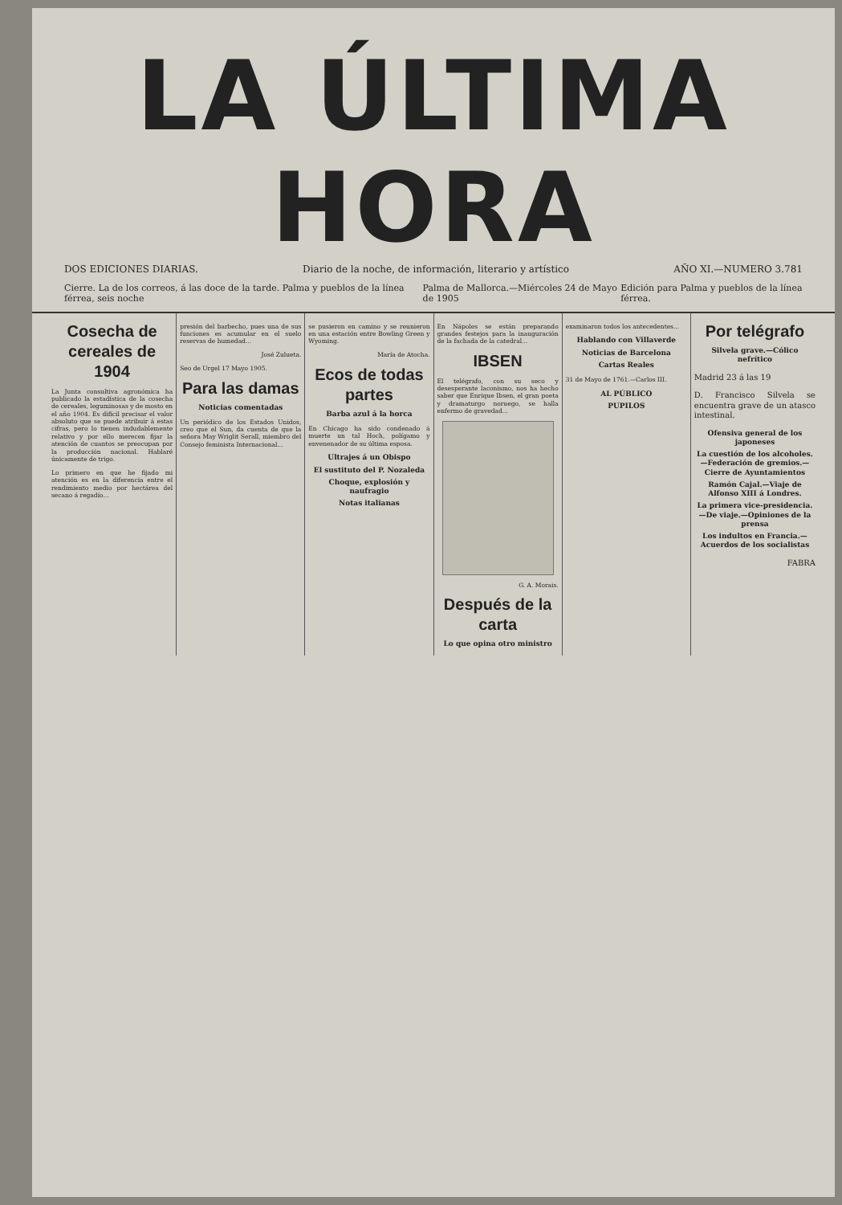LA ÚLTIMA HORA
DOS EDICIONES DIARIAS. Diario de la noche, de información, literario y artístico AÑO XI.—NUMERO 3.781
Cierre. La de los correos, á las doce de la tarde. Palma y pueblos de la línea férrea, seis noche Palma de Mallorca.—Miércoles 24 de Mayo de 1905 Edición para Palma y pueblos de la línea férrea.
Cosecha de cereales de 1904
La Junta consultiva agronómica ha publicado la estadística de la cosecha de cereales, leguminosas y de mosto en el año 1904. Es difícil precisar el valor absoluto que se puede atribuir á estas cifras, pero lo tienen indudablemente relativo y por ello merecen fijar la atención de cuantos se preocupan por la producción nacional. Hablaré únicamente de trigo.
Lo primero en que he fijado mi atención es en la diferencia entre el rendimiento medio por hectárea del secano á regadío...
presión del barbecho, pues una de sus funciones es acumular en el suelo reservas de humedad...
José Zulueta.
Seo de Urgel 17 Mayo 1905.
Para las damas
Noticias comentadas
Un periódico de los Estados Unidos, creo que el Sun, da cuenta de que la señora May Wriglit Serall, miembro del Consejo feminista Internacional...
se pusieron en camino y se reunieron en una estación entre Bowling Green y Wyoming.
María de Atocha.
Ecos de todas partes
Barba azul á la horca
En Chicago ha sido condenado á muerte un tal Hoch, polígamo y envenenador de su última esposa.
Ultrajes á un Obispo
El sustituto del P. Nozaleda
Choque, explosión y naufragio
Notas italianas
En Nápoles se están preparando grandes festejos para la inauguración de la fachada de la catedral...
IBSEN
El telégrafo, con su seco y desesperante laconismo, nos ha hecho saber que Enrique Ibsen, el gran poeta y dramaturgo noruego, se halla enfermo de gravedad...
G. A. Morais.
Después de la carta
Lo que opina otro ministro
examinaron todos los antecedentes...
Hablando con Villaverde
Noticias de Barcelona
Cartas Reales
31 de Mayo de 1761.—Carlos III.
AL PÚBLICO
PUPILOS
Por telégrafo
Silvela grave.—Cólico nefrítico
Madrid 23 á las 19
D. Francisco Silvela se encuentra grave de un atasco intestinal.
Ofensiva general de los japoneses
La cuestión de los alcoholes.—Federación de gremios.—Cierre de Ayuntamientos
Ramón Cajal.—Viaje de Alfonso XIII á Londres.
La primera vice-presidencia.—De viaje.—Opiniones de la prensa
Los indultos en Francia.—Acuerdos de los socialistas
FABRA